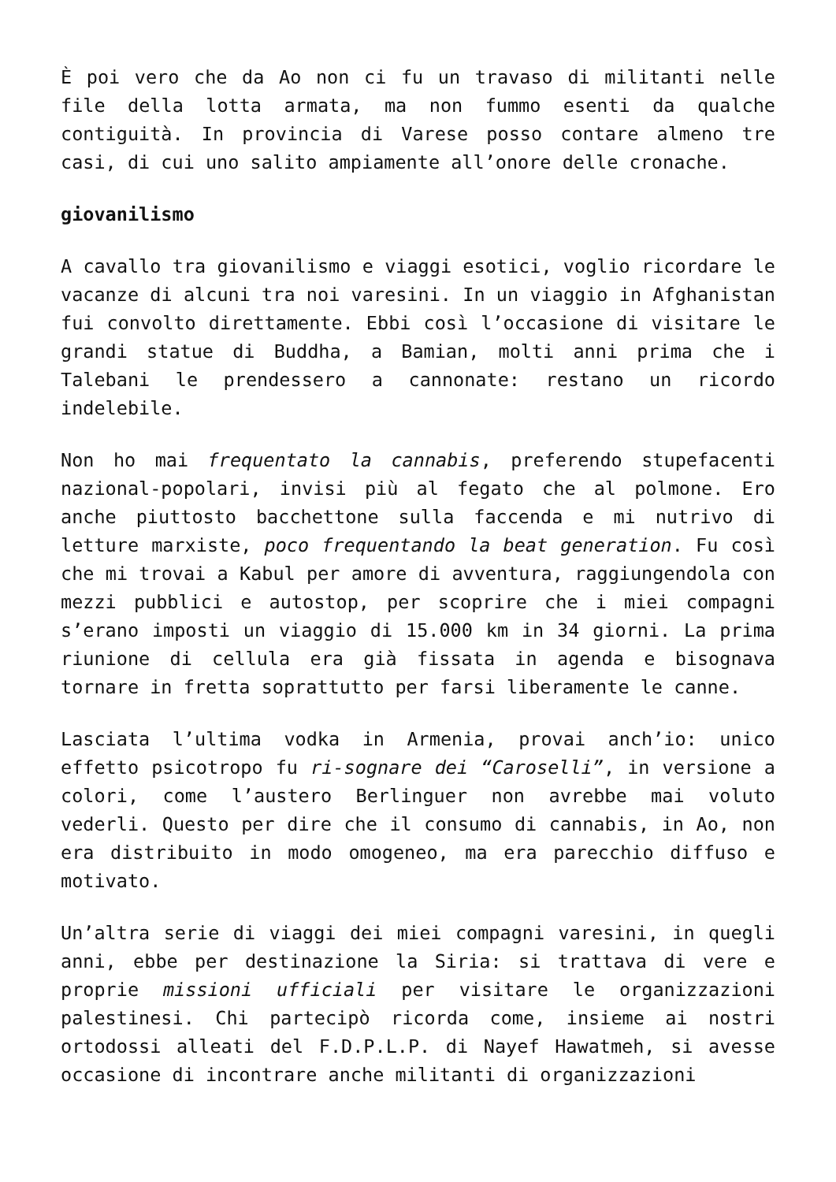È poi vero che da Ao non ci fu un travaso di militanti nelle file della lotta armata, ma non fummo esenti da qualche contiguità. In provincia di Varese posso contare almeno tre casi, di cui uno salito ampiamente all’onore delle cronache.
giovanilismo
A cavallo tra giovanilismo e viaggi esotici, voglio ricordare le vacanze di alcuni tra noi varesini. In un viaggio in Afghanistan fui convolto direttamente. Ebbi così l’occasione di visitare le grandi statue di Buddha, a Bamian, molti anni prima che i Talebani le prendessero a cannonate: restano un ricordo indelebile.
Non ho mai frequentato la cannabis, preferendo stupefacenti nazional-popolari, invisi più al fegato che al polmone. Ero anche piuttosto bacchettone sulla faccenda e mi nutrivo di letture marxiste, poco frequentando la beat generation. Fu così che mi trovai a Kabul per amore di avventura, raggiungendola con mezzi pubblici e autostop, per scoprire che i miei compagni s’erano imposti un viaggio di 15.000 km in 34 giorni. La prima riunione di cellula era già fissata in agenda e bisognava tornare in fretta soprattutto per farsi liberamente le canne.
Lasciata l’ultima vodka in Armenia, provai anch’io: unico effetto psicotropo fu ri-sognare dei “Caroselli”, in versione a colori, come l’austero Berlinguer non avrebbe mai voluto vederli. Questo per dire che il consumo di cannabis, in Ao, non era distribuito in modo omogeneo, ma era parecchio diffuso e motivato.
Un’altra serie di viaggi dei miei compagni varesini, in quegli anni, ebbe per destinazione la Siria: si trattava di vere e proprie missioni ufficiali per visitare le organizzazioni palestinesi. Chi partecipò ricorda come, insieme ai nostri ortodossi alleati del F.D.P.L.P. di Nayef Hawatmeh, si avesse occasione di incontrare anche militanti di organizzazioni